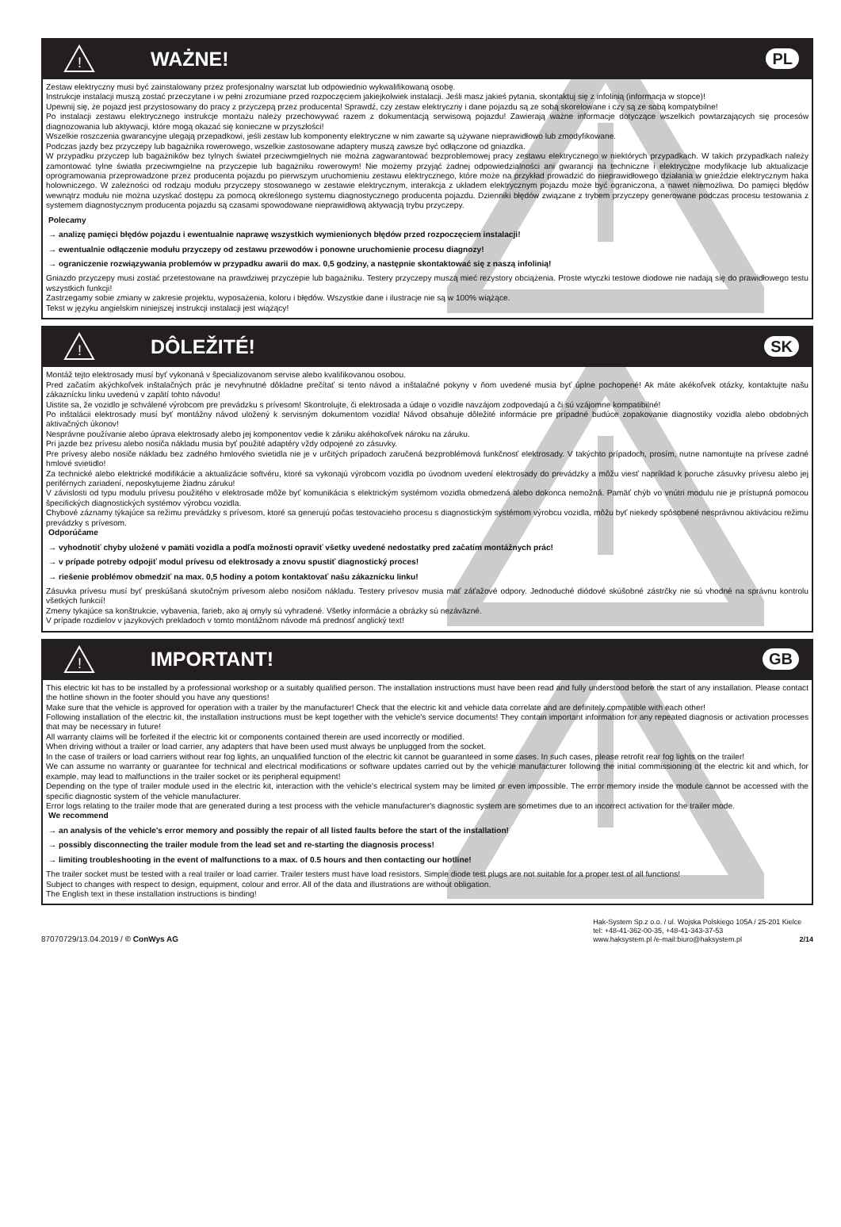!
WAŻNE!
PL
Zestaw elektryczny musi być zainstalowany przez profesjonalny warsztat lub odpowiednio wykwalifikowaną osobę.
Instrukcje instalacji muszą zostać przeczytane i w pełni zrozumiane przed rozpoczęciem jakiejkolwiek instalacji. Jeśli masz jakieś pytania, skontaktuj się z infolinią (informacja w stopce)!
Upewnij się, że pojazd jest przystosowany do pracy z przyczepą przez producenta! Sprawdź, czy zestaw elektryczny i dane pojazdu są ze sobą skorelowane i czy są ze sobą kompatybilne!
Po instalacji zestawu elektrycznego instrukcje montażu należy przechowywać razem z dokumentacją serwisową pojazdu! Zawierają ważne informacje dotyczące wszelkich powtarzających się procesów diagnozowania lub aktywacji, które mogą okazać się konieczne w przyszłości!
Wszelkie roszczenia gwarancyjne ulegają przepadkowi, jeśli zestaw lub komponenty elektryczne w nim zawarte są używane nieprawidłowo lub zmodyfikowane.
Podczas jazdy bez przyczepy lub bagażnika rowerowego, wszelkie zastosowane adaptery muszą zawsze być odłączone od gniazdka.
W przypadku przyczep lub bagażników bez tylnych świateł przeciwmgielnych nie można zagwarantować bezproblemowej pracy zestawu elektrycznego w niektórych przypadkach. W takich przypadkach należy zamontować tylne światła przeciwmgielne na przyczepie lub bagażniku rowerowym! Nie możemy przyjąć żadnej odpowiedzialności ani gwarancji na techniczne i elektryczne modyfikacje lub aktualizacje oprogramowania przeprowadzone przez producenta pojazdu po pierwszym uruchomieniu zestawu elektrycznego, które może na przykład prowadzić do nieprawidłowego działania w gnieździe elektrycznym haka holowniczego. W zależności od rodzaju modułu przyczepy stosowanego w zestawie elektrycznym, interakcja z układem elektrycznym pojazdu może być ograniczona, a nawet niemożliwa. Do pamięci błędów wewnątrz modułu nie można uzyskać dostępu za pomocą określonego systemu diagnostycznego producenta pojazdu. Dzienniki błędów związane z trybem przyczepy generowane podczas procesu testowania z systemem diagnostycznym producenta pojazdu są czasami spowodowane nieprawidłową aktywacją trybu przyczepy.
Polecamy
→ analizę pamięci błędów pojazdu i ewentualnie naprawę wszystkich wymienionych błędów przed rozpoczęciem instalacji!
→ ewentualnie odłączenie modułu przyczepy od zestawu przewodów i ponowne uruchomienie procesu diagnozy!
→ ograniczenie rozwiązywania problemów w przypadku awarii do max. 0,5 godziny, a następnie skontaktować się z naszą infolinią!
Gniazdo przyczepy musi zostać przetestowane na prawdziwej przyczepie lub bagażniku. Testery przyczepy muszą mieć rezystory obciążenia. Proste wtyczki testowe diodowe nie nadają się do prawidłowego testu wszystkich funkcji!
Zastrzegamy sobie zmiany w zakresie projektu, wyposażenia, koloru i błędów. Wszystkie dane i ilustracje nie są w 100% wiążące.
Tekst w języku angielskim niniejszej instrukcji instalacji jest wiążący!
!
DÔLEŽITÉ!
SK
Montáž tejto elektrosady musí byť vykonaná v špecializovanom servise alebo kvalifikovanou osobou.
Pred začatím akýchkoľvek inštalačných prác je nevyhnutné dôkladne prečítať si tento návod a inštalačné pokyny v ňom uvedené musia byť úplne pochopené! Ak máte akékoľvek otázky, kontaktujte našu zákaznícku linku uvedenú v zapätí tohto návodu!
Uistite sa, že vozidlo je schválené výrobcom pre prevádzku s prívesom! Skontrolujte, či elektrosada a údaje o vozidle navzájom zodpovedajú a či sú vzájomne kompatibilné!
Po inštalácii elektrosady musí byť montážny návod uložený k servisným dokumentom vozidla! Návod obsahuje dôležité informácie pre prípadné budúce zopakovanie diagnostiky vozidla alebo obdobných aktivačných úkonov!
Nesprávne používanie alebo úprava elektrosady alebo jej komponentov vedie k zániku akéhokoľvek nároku na záruku.
Pri jazde bez prívesu alebo nosiča nákladu musia byť použité adaptéry vždy odpojené zo zásuvky.
Pre prívesy alebo nosiče nákladu bez zadného hmlového svietidla nie je v určitých prípadoch zaručená bezproblémová funkčnosť elektrosady. V takýchto prípadoch, prosím, nutne namontujte na prívese zadné hmlové svietidlo!
Za technické alebo elektrické modifikácie a aktualizácie softvéru, ktoré sa vykonajú výrobcom vozidla po úvodnom uvedení elektrosady do prevádzky a môžu viesť napríklad k poruche zásuvky prívesu alebo jej periférnych zariadení, neposkytujeme žiadnu záruku!
V závislosti od typu modulu prívesu použitého v elektrosade môže byť komunikácia s elektrickým systémom vozidla obmedzená alebo dokonca nemožná. Pamäť chýb vo vnútri modulu nie je prístupná pomocou špecifických diagnostických systémov výrobcu vozidla.
Chybové záznamy týkajúce sa režimu prevádzky s prívesom, ktoré sa generujú počas testovacieho procesu s diagnostickým systémom výrobcu vozidla, môžu byť niekedy spôsobené nesprávnou aktiváciou režimu prevádzky s prívesom.
Odporúčame
→ vyhodnotiť chyby uložené v pamäti vozidla a podľa možnosti opraviť všetky uvedené nedostatky pred začatím montážnych prác!
→ v prípade potreby odpojiť modul prívesu od elektrosady a znovu spustiť diagnostický proces!
→ riešenie problémov obmedziť na max. 0,5 hodiny a potom kontaktovať našu zákaznícku linku!
Zásuvka prívesu musí byť preskúšaná skutočným prívesom alebo nosičom nákladu. Testery prívesov musia mať záťažové odpory. Jednoduché diódové skúšobné zástrčky nie sú vhodné na správnu kontrolu všetkých funkcií!
Zmeny tykajúce sa konštrukcie, vybavenia, farieb, ako aj omyly sú vyhradené. Všetky informácie a obrázky sú nezáväzné.
V prípade rozdielov v jazykových prekladoch v tomto montážnom návode má prednosť anglický text!
!
IMPORTANT!
GB
This electric kit has to be installed by a professional workshop or a suitably qualified person. The installation instructions must have been read and fully understood before the start of any installation. Please contact the hotline shown in the footer should you have any questions!
Make sure that the vehicle is approved for operation with a trailer by the manufacturer! Check that the electric kit and vehicle data correlate and are definitely compatible with each other!
Following installation of the electric kit, the installation instructions must be kept together with the vehicle's service documents! They contain important information for any repeated diagnosis or activation processes that may be necessary in future!
All warranty claims will be forfeited if the electric kit or components contained therein are used incorrectly or modified.
When driving without a trailer or load carrier, any adapters that have been used must always be unplugged from the socket.
In the case of trailers or load carriers without rear fog lights, an unqualified function of the electric kit cannot be guaranteed in some cases. In such cases, please retrofit rear fog lights on the trailer!
We can assume no warranty or guarantee for technical and electrical modifications or software updates carried out by the vehicle manufacturer following the initial commissioning of the electric kit and which, for example, may lead to malfunctions in the trailer socket or its peripheral equipment!
Depending on the type of trailer module used in the electric kit, interaction with the vehicle's electrical system may be limited or even impossible. The error memory inside the module cannot be accessed with the specific diagnostic system of the vehicle manufacturer.
Error logs relating to the trailer mode that are generated during a test process with the vehicle manufacturer's diagnostic system are sometimes due to an incorrect activation for the trailer mode.
We recommend
→ an analysis of the vehicle's error memory and possibly the repair of all listed faults before the start of the installation!
→ possibly disconnecting the trailer module from the lead set and re-starting the diagnosis process!
→ limiting troubleshooting in the event of malfunctions to a max. of 0.5 hours and then contacting our hotline!
The trailer socket must be tested with a real trailer or load carrier. Trailer testers must have load resistors. Simple diode test plugs are not suitable for a proper test of all functions!
Subject to changes with respect to design, equipment, colour and error. All of the data and illustrations are without obligation.
The English text in these installation instructions is binding!
87070729/13.04.2019 / © ConWys AG
Hak-System Sp.z o.o. / ul. Wojska Polskiego 105A / 25-201 Kielce
tel: +48-41-362-00-35, +48-41-343-37-53
www.haksystem.pl /e-mail:biuro@haksystem.pl 2/14